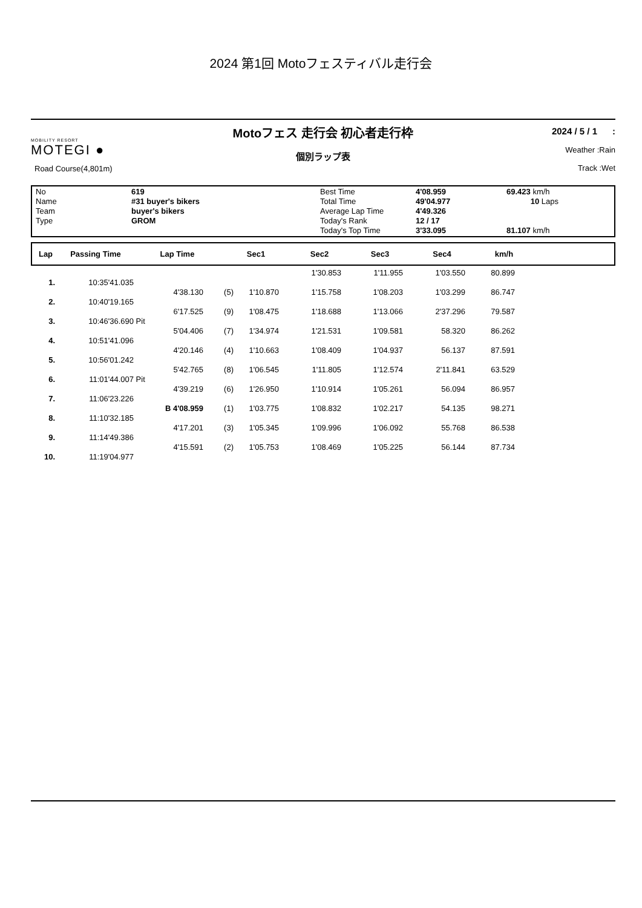2024 第1回 Motoフェスティバル走行会
MOBILITY RESORT
MOTEGI ●
Road Course(4,801m)
Motoフェス 走行会 初心者走行枠
個別ラップ表
2024 / 5 / 1 :
Weather :Rain
Track :Wet
| No | 619 | Best Time | 4'08.959 | 69.423 km/h |
| Name | #31 buyer's bikers | Total Time | 49'04.977 | 10 Laps |
| Team | buyer's bikers | Average Lap Time | 4'49.326 | |
| Type | GROM | Today's Rank | 12 / 17 | |
| | | Today's Top Time | 3'33.095 | 81.107 km/h |
| Lap | Passing Time | Lap Time | Sec1 | Sec2 | Sec3 | Sec4 | km/h | |
| --- | --- | --- | --- | --- | --- | --- | --- | --- |
| | | | | | | 1'30.853 | 1'11.955 | 1'03.550 | 80.899 | |
| 1. | 10:35'41.035 | | | | | | | | | |
| | | | 4'38.130 | (5) | 1'10.870 | 1'15.758 | 1'08.203 | 1'03.299 | 86.747 | |
| 2. | 10:40'19.165 | | | | | | | | | |
| | | | 6'17.525 | (9) | 1'08.475 | 1'18.688 | 1'13.066 | 2'37.296 | 79.587 | |
| 3. | 10:46'36.690 | Pit | | | | | | | | |
| | | | 5'04.406 | (7) | 1'34.974 | 1'21.531 | 1'09.581 | 58.320 | 86.262 | |
| 4. | 10:51'41.096 | | | | | | | | | |
| | | | 4'20.146 | (4) | 1'10.663 | 1'08.409 | 1'04.937 | 56.137 | 87.591 | |
| 5. | 10:56'01.242 | | | | | | | | | |
| | | | 5'42.765 | (8) | 1'06.545 | 1'11.805 | 1'12.574 | 2'11.841 | 63.529 | |
| 6. | 11:01'44.007 | Pit | | | | | | | | |
| | | | 4'39.219 | (6) | 1'26.950 | 1'10.914 | 1'05.261 | 56.094 | 86.957 | |
| 7. | 11:06'23.226 | | | | | | | | | |
| | | | B 4'08.959 | (1) | 1'03.775 | 1'08.832 | 1'02.217 | 54.135 | 98.271 | |
| 8. | 11:10'32.185 | | | | | | | | | |
| | | | 4'17.201 | (3) | 1'05.345 | 1'09.996 | 1'06.092 | 55.768 | 86.538 | |
| 9. | 11:14'49.386 | | | | | | | | | |
| | | | 4'15.591 | (2) | 1'05.753 | 1'08.469 | 1'05.225 | 56.144 | 87.734 | |
| 10. | 11:19'04.977 | | | | | | | | | |